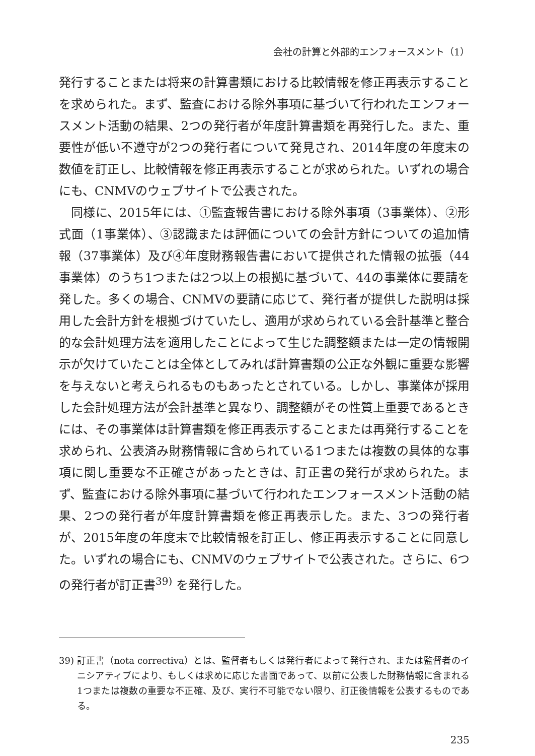会社の計算と外部的エンフォースメント（1）
発行することまたは将来の計算書類における比較情報を修正再表示することを求められた。まず、監査における除外事項に基づいて行われたエンフォースメント活動の結果、2つの発行者が年度計算書類を再発行した。また、重要性が低い不遵守が2つの発行者について発見され、2014年度の年度末の数値を訂正し、比較情報を修正再表示することが求められた。いずれの場合にも、CNMVのウェブサイトで公表された。
同様に、2015年には、①監査報告書における除外事項（3事業体）、②形式面（1事業体）、③認識または評価についての会計方針についての追加情報（37事業体）及び④年度財務報告書において提供された情報の拡張（44事業体）のうち1つまたは2つ以上の根拠に基づいて、44の事業体に要請を発した。多くの場合、CNMVの要請に応じて、発行者が提供した説明は採用した会計方針を根拠づけていたし、適用が求められている会計基準と整合的な会計処理方法を適用したことによって生じた調整額または一定の情報開示が欠けていたことは全体としてみれば計算書類の公正な外観に重要な影響を与えないと考えられるものもあったとされている。しかし、事業体が採用した会計処理方法が会計基準と異なり、調整額がその性質上重要であるときには、その事業体は計算書類を修正再表示することまたは再発行することを求められ、公表済み財務情報に含められている1つまたは複数の具体的な事項に関し重要な不正確さがあったときは、訂正書の発行が求められた。まず、監査における除外事項に基づいて行われたエンフォースメント活動の結果、2つの発行者が年度計算書類を修正再表示した。また、3つの発行者が、2015年度の年度末で比較情報を訂正し、修正再表示することに同意した。いずれの場合にも、CNMVのウェブサイトで公表された。さらに、6つの発行者が訂正書<sup>39)</sup> を発行した。
39) 訂正書（nota correctiva）とは、監督者もしくは発行者によって発行され、または監督者のイニシアティブにより、もしくは求めに応じた書面であって、以前に公表した財務情報に含まれる1つまたは複数の重要な不正確、及び、実行不可能でない限り、訂正後情報を公表するものである。
235